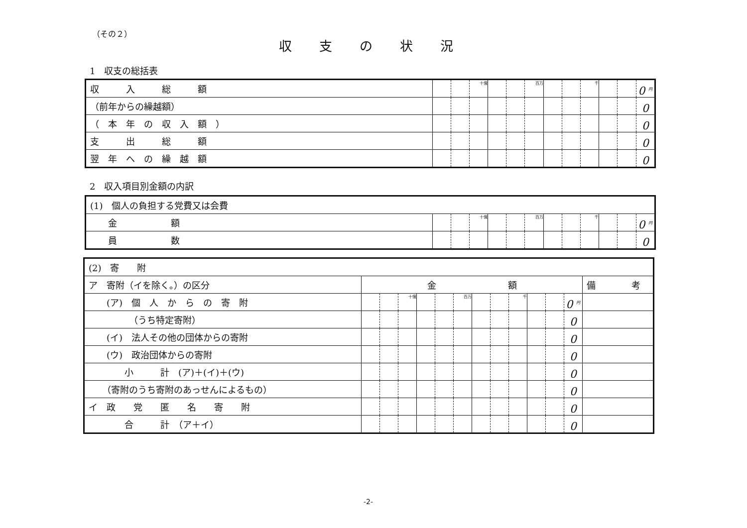（その２）
収支の状況
1　収支の総括表
| 収 入 総 額 | | | 十億 | | | 百万 | | | 千 | | | 0 <sup>円</sup> |
| （前年からの繰越額） | | | | | | | | | | | | 0 |
| （ 本 年 の 収 入 額 ） | | | | | | | | | | | | 0 |
| 支 出 総 額 | | | | | | | | | | | | 0 |
| 翌 年 へ の 繰 越 額 | | | | | | | | | | | | 0 |
2　収入項目別金額の内訳
| (1) 個人の負担する党費又は会費 | | | | | | | | | | | | |
| 金 額 | | | 十億 | | | 百万 | | | 千 | | | 0 <sup>円</sup> |
| 員 数 | | | | | | | | | | | | 0 |
| (2) 寄 附 | | | | | | | | | | | | | |
| ア 寄附（イを除く。）の区分 | 金 額 | | | | | | | | | | | | 備 考 |
| (ア) 個 人 か ら の 寄 附 | | | 十億 | | | 百万 | | | 千 | | | 0 <sup>円</sup> | |
| （うち特定寄附） | | | | | | | | | | | | 0 | |
| (イ) 法人その他の団体からの寄附 | | | | | | | | | | | | 0 | |
| (ウ) 政治団体からの寄附 | | | | | | | | | | | | 0 | |
| 小 計 (ア)＋(イ)＋(ウ) | | | | | | | | | | | | 0 | |
| （寄附のうち寄附のあっせんによるもの） | | | | | | | | | | | | 0 | |
| イ 政 党 匿 名 寄 附 | | | | | | | | | | | | 0 | |
| 合 計 （ア＋イ） | | | | | | | | | | | | 0 | |
-2-